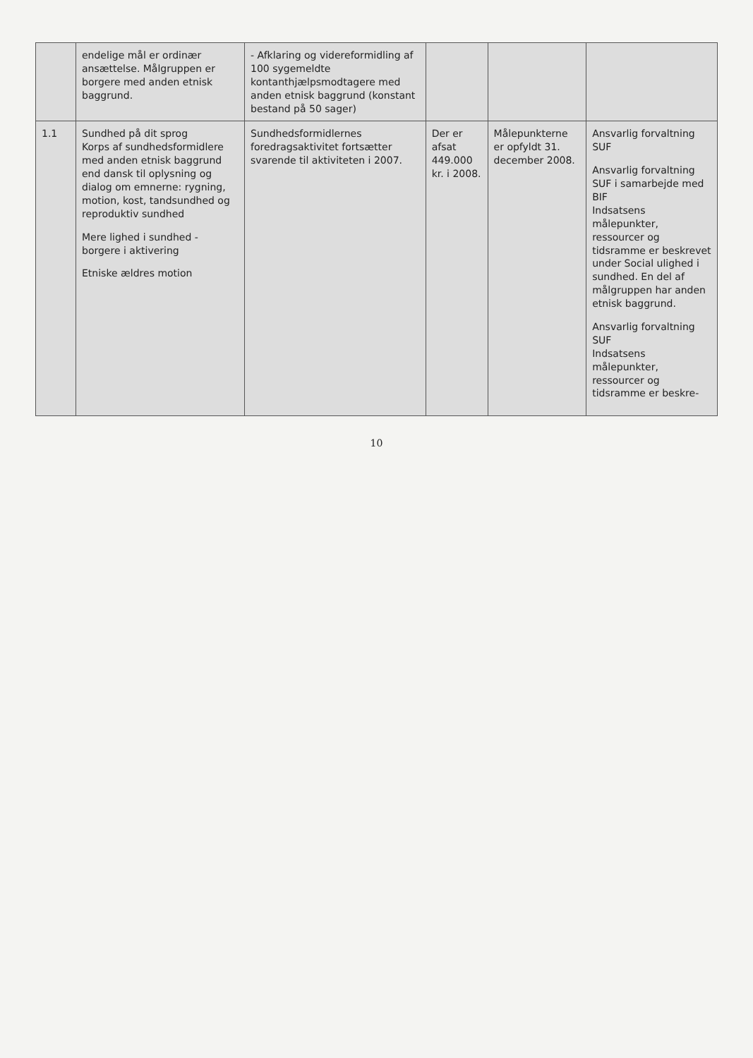| | endelige mål er ordinær ansættelse. Målgruppen er borgere med anden etnisk baggrund. | - Afklaring og videreformidling af 100 sygemeldte kontanthjælpsmodtagere med anden etnisk baggrund (konstant bestand på 50 sager) | | | |
| 1.1 | Sundhed på dit sprog Korps af sundhedsformidlere med anden etnisk baggrund end dansk til oplysning og dialog om emnerne: rygning, motion, kost, tandsundhed og reproduktiv sundhed Mere lighed i sundhed - borgere i aktivering Etniske ældres motion | Sundhedsformidlernes foredragsaktivitet fortsætter svarende til aktiviteten i 2007. | Der er afsat 449.000 kr. i 2008. | Målepunkterne er opfyldt 31. december 2008. | Ansvarlig forvaltning SUF Ansvarlig forvaltning SUF i samarbejde med BIF Indsatsens målepunkter, ressourcer og tidsramme er beskrevet under Social ulighed i sundhed. En del af målgruppen har anden etnisk baggrund. Ansvarlig forvaltning SUF Indsatsens målepunkter, ressourcer og tidsramme er beskre- |
10